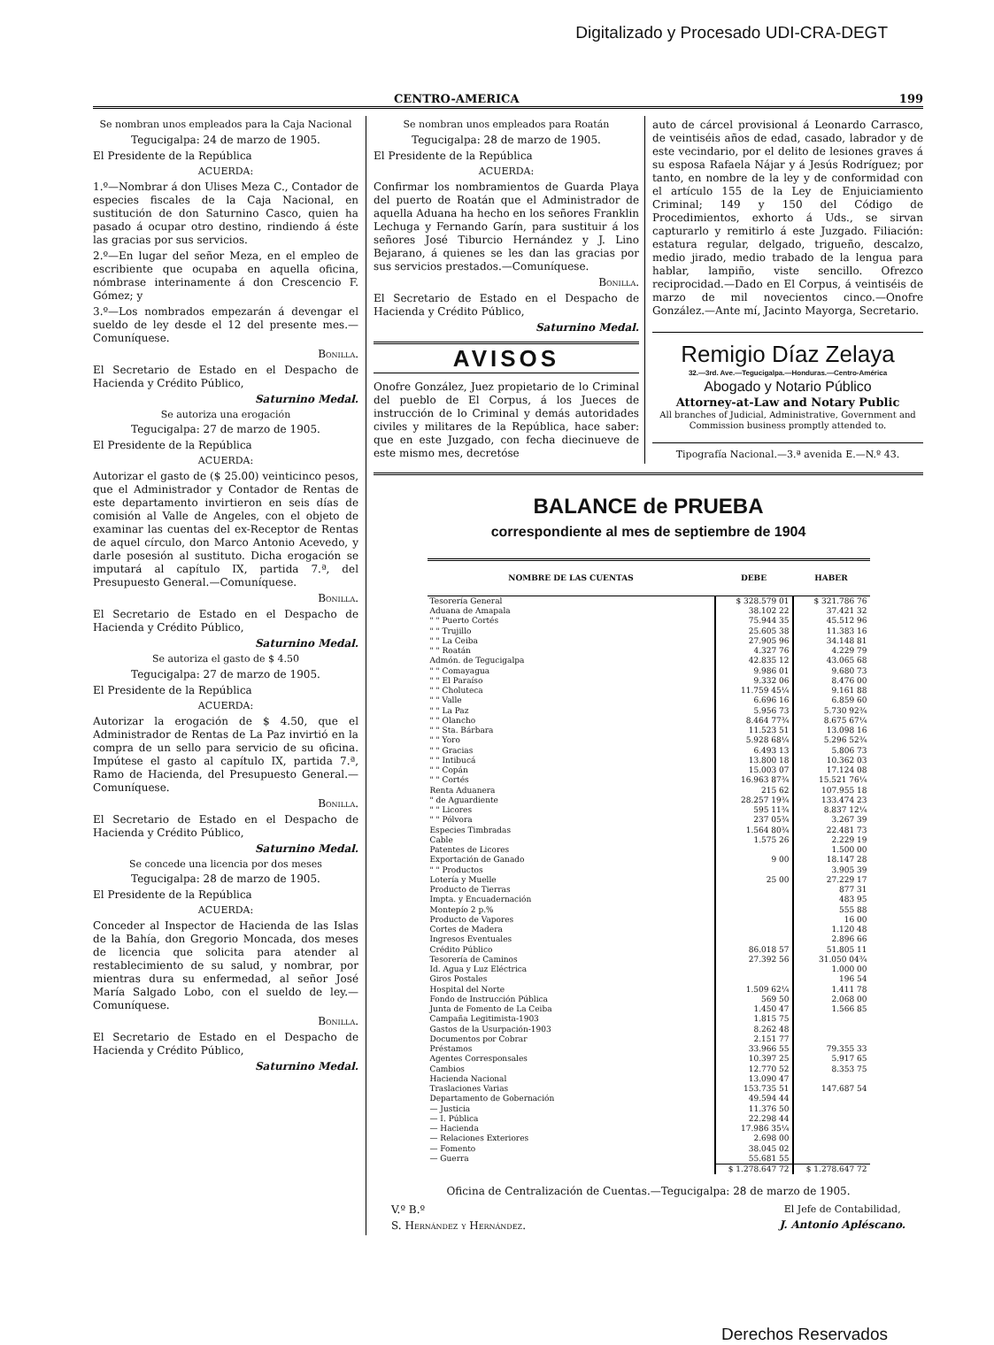Digitalizado y Procesado UDI-CRA-DEGT
CENTRO-AMERICA 199
Se nombran unos empleados para la Caja Nacional
Tegucigalpa: 24 de marzo de 1905.
El Presidente de la República
ACUERDA:
1.º—Nombrar á don Ulises Meza C., Contador de especies fiscales de la Caja Nacional, en sustitución de don Saturnino Casco, quien ha pasado á ocupar otro destino, rindiendo á éste las gracias por sus servicios.
2.º—En lugar del señor Meza, en el empleo de escribiente que ocupaba en aquella oficina, nómbrase interinamente á don Crescencio F. Gómez; y
3.º—Los nombrados empezarán á devengar el sueldo de ley desde el 12 del presente mes.—Comuníquese.
Bonilla.
El Secretario de Estado en el Despacho de Hacienda y Crédito Público,
Saturnino Medal.
Se autoriza una erogación
Tegucigalpa: 27 de marzo de 1905.
El Presidente de la República
ACUERDA:
Autorizar el gasto de ($ 25.00) veinticinco pesos, que el Administrador y Contador de Rentas de este departamento invirtieron en seis días de comisión al Valle de Angeles, con el objeto de examinar las cuentas del ex-Receptor de Rentas de aquel círculo, don Marco Antonio Acevedo, y darle posesión al sustituto. Dicha erogación se imputará al capítulo IX, partida 7.ª, del Presupuesto General.—Comuníquese.
Bonilla.
El Secretario de Estado en el Despacho de Hacienda y Crédito Público,
Saturnino Medal.
Se autoriza el gasto de $ 4.50
Tegucigalpa: 27 de marzo de 1905.
El Presidente de la República
ACUERDA:
Autorizar la erogación de $ 4.50, que el Administrador de Rentas de La Paz invirtió en la compra de un sello para servicio de su oficina. Impútese el gasto al capítulo IX, partida 7.ª, Ramo de Hacienda, del Presupuesto General.—Comuníquese.
Bonilla.
El Secretario de Estado en el Despacho de Hacienda y Crédito Público,
Saturnino Medal.
Se concede una licencia por dos meses
Tegucigalpa: 28 de marzo de 1905.
El Presidente de la República
ACUERDA:
Conceder al Inspector de Hacienda de las Islas de la Bahía, don Gregorio Moncada, dos meses de licencia que solicita para atender al restablecimiento de su salud, y nombrar, por mientras dura su enfermedad, al señor José María Salgado Lobo, con el sueldo de ley.—Comuníquese.
Bonilla.
El Secretario de Estado en el Despacho de Hacienda y Crédito Público,
Saturnino Medal.
Se nombran unos empleados para Roatán
Tegucigalpa: 28 de marzo de 1905.
El Presidente de la República
ACUERDA:
Confirmar los nombramientos de Guarda Playa del puerto de Roatán que el Administrador de aquella Aduana ha hecho en los señores Franklin Lechuga y Fernando Garín, para sustituir á los señores José Tiburcio Hernández y J. Lino Bejarano, á quienes se les dan las gracias por sus servicios prestados.—Comuníquese.
Bonilla.
El Secretario de Estado en el Despacho de Hacienda y Crédito Público,
Saturnino Medal.
AVISOS
Onofre González, Juez propietario de lo Criminal del pueblo de El Corpus, á los Jueces de instrucción de lo Criminal y demás autoridades civiles y militares de la República, hace saber: que en este Juzgado, con fecha diecinueve de este mismo mes, decretóse
auto de cárcel provisional á Leonardo Carrasco, de veintiséis años de edad, casado, labrador y de este vecindario, por el delito de lesiones graves á su esposa Rafaela Nájar y á Jesús Rodríguez; por tanto, en nombre de la ley y de conformidad con el artículo 155 de la Ley de Enjuiciamiento Criminal; 149 y 150 del Código de Procedimientos, exhorto á Uds., se sirvan capturarlo y remitirlo á este Juzgado. Filiación: estatura regular, delgado, trigueño, descalzo, medio jirado, medio trabado de la lengua para hablar, lampiño, viste sencillo. Ofrezco reciprocidad.—Dado en El Corpus, á veintiséis de marzo de mil novecientos cinco.—Onofre González.—Ante mí, Jacinto Mayorga, Secretario.
Remigio Díaz Zelaya
32.—3rd. Ave.—Tegucigalpa.—Honduras.—Centro-América
Abogado y Notario Público
Attorney-at-Law and Notary Public
All branches of Judicial, Administrative, Government and Commission business promptly attended to.
Tipografía Nacional.—3.ª avenida E.—N.º 43.
BALANCE de PRUEBA
correspondiente al mes de septiembre de 1904
| NOMBRE DE LAS CUENTAS | DEBE | HABER |
| --- | --- | --- |
| Tesorería General | $ 328.579 01 | $ 321.786 76 |
| Aduana de Amapala | 38.102 22 | 37.421 32 |
| " " Puerto Cortés | 75.944 35 | 45.512 96 |
| " " Trujillo | 25.605 38 | 11.383 16 |
| " " La Ceiba | 27.905 96 | 34.148 81 |
| " " Roatán | 4.327 76 | 4.229 79 |
| Admón. de Tegucigalpa | 42.835 12 | 43.065 68 |
| " " Comayagua | 9.986 01 | 9.680 73 |
| " " El Paraíso | 9.332 06 | 8.476 00 |
| " " Choluteca | 11.759 45¼ | 9.161 88 |
| " " Valle | 6.696 16 | 6.859 60 |
| " " La Paz | 5.956 73 | 5.730 92¾ |
| " " Olancho | 8.464 77¾ | 8.675 67¼ |
| " " Sta. Bárbara | 11.523 51 | 13.098 16 |
| " " Yoro | 5.928 68¼ | 5.296 52¾ |
| " " Gracias | 6.493 13 | 5.806 73 |
| " " Intibucá | 13.800 18 | 10.362 03 |
| " " Copán | 15.003 07 | 17.124 08 |
| " " Cortés | 16.963 87¾ | 15.521 76¼ |
| Renta Aduanera | 215 62 | 107.955 18 |
| " de Aguardiente | 28.257 19¾ | 133.474 23 |
| " " Licores | 595 11¾ | 8.837 12¼ |
| " " Pólvora | 237 05¾ | 3.267 39 |
| Especies Timbradas | 1.564 80¾ | 22.481 73 |
| Cable | 1.575 26 | 2.229 19 |
| Patentes de Licores | | 1.500 00 |
| Exportación de Ganado | 9 00 | 18.147 28 |
| " " Productos | | 3.905 39 |
| Lotería y Muelle | 25 00 | 27.229 17 |
| Producto de Tierras | | 877 31 |
| Impta. y Encuadernación | | 483 95 |
| Montepío 2 p.% | | 555 88 |
| Producto de Vapores | | 16 00 |
| Cortes de Madera | | 1.120 48 |
| Ingresos Eventuales | | 2.896 66 |
| Crédito Público | 86.018 57 | 51.805 11 |
| Tesorería de Caminos | 27.392 56 | 31.050 04¾ |
| Id. Agua y Luz Eléctrica | | 1.000 00 |
| Giros Postales | | 196 54 |
| Hospital del Norte | 1.509 62¼ | 1.411 78 |
| Fondo de Instrucción Pública | 569 50 | 2.068 00 |
| Junta de Fomento de La Ceiba | 1.450 47 | 1.566 85 |
| Campaña Legitimista-1903 | 1.815 75 | |
| Gastos de la Usurpación-1903 | 8.262 48 | |
| Documentos por Cobrar | 2.151 77 | |
| Préstamos | 33.966 55 | 79.355 33 |
| Agentes Corresponsales | 10.397 25 | 5.917 65 |
| Cambios | 12.770 52 | 8.353 75 |
| Hacienda Nacional | 13.090 47 | |
| Traslaciones Varias | 153.735 51 | 147.687 54 |
| Departamento de Gobernación | 49.594 44 | |
| — Justicia | 11.376 50 | |
| — I. Pública | 22.298 44 | |
| — Hacienda | 17.986 35¼ | |
| — Relaciones Exteriores | 2.698 00 | |
| — Fomento | 38.045 02 | |
| — Guerra | 55.681 55 | |
| | $ 1.278.647 72 | $ 1.278.647 72 |
Oficina de Centralización de Cuentas.—Tegucigalpa: 28 de marzo de 1905.
V.º B.º
S. Hernández y Hernández.
El Jefe de Contabilidad,
J. Antonio Apléscano.
Derechos Reservados